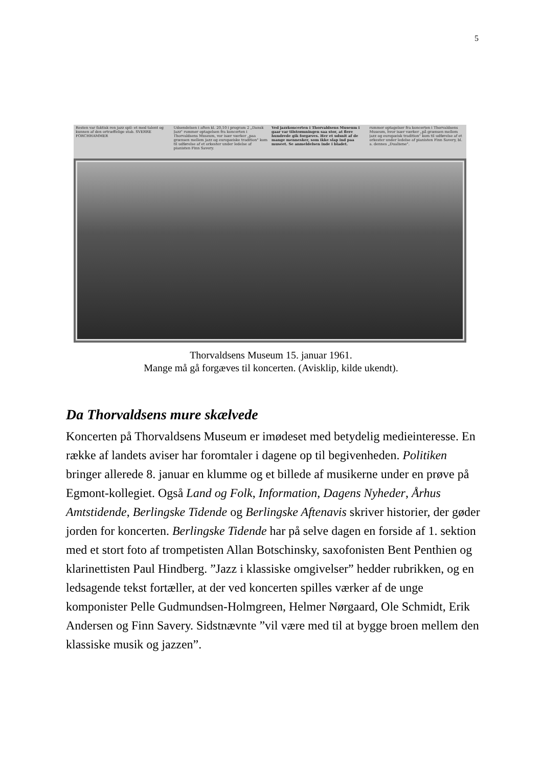5
Resten var faktisk ren jazz spil- et med talent og kunnen af den ortræffelige stab. SVERRE FORCHHAMMER
Udsendelsen i aften kl. 20,10 i program 2 „Dansk Jazz" rummer optagelsen fra koncerten i Thorvaldsens Museum, vor især værker „paa grænsen mellem jazz og europæiske tradition" kom til udførelse af et orkester under ledelse af pianisten Finn Savery.
Ved jazzkoncerten i Thorvaldsens Museum i gaar var tilstrømningen saa stor, at flere hundrede gik forgæves. Her et udsnit af de mange mennesker, som ikke slap ind paa museet. Se anmeldelsen inde i bladet.
rummer optagelser fra koncerten i Thorvaldsens Museum, hvor især værker „på grænsen mellem jazz og europæisk tradition" kom til udførelse af et orkester under ledelse af pianisten Finn Savery, bl. a. dennes „Dualisme".
Thorvaldsens Museum 15. januar 1961.
Mange må gå forgæves til koncerten. (Avisklip, kilde ukendt).
Da Thorvaldsens mure skælvede
Koncerten på Thorvaldsens Museum er imødeset med betydelig medieinteresse. En række af landets aviser har foromtaler i dagene op til begivenheden. Politiken bringer allerede 8. januar en klumme og et billede af musikerne under en prøve på Egmont-kollegiet. Også Land og Folk, Information, Dagens Nyheder, Århus Amtstidende, Berlingske Tidende og Berlingske Aftenavis skriver historier, der gøder jorden for koncerten. Berlingske Tidende har på selve dagen en forside af 1. sektion med et stort foto af trompetisten Allan Botschinsky, saxofonisten Bent Penthien og klarinettisten Paul Hindberg. ”Jazz i klassiske omgivelser” hedder rubrikken, og en ledsagende tekst fortæller, at der ved koncerten spilles værker af de unge komponister Pelle Gudmundsen-Holmgreen, Helmer Nørgaard, Ole Schmidt, Erik Andersen og Finn Savery. Sidstnævnte ”vil være med til at bygge broen mellem den klassiske musik og jazzen”.